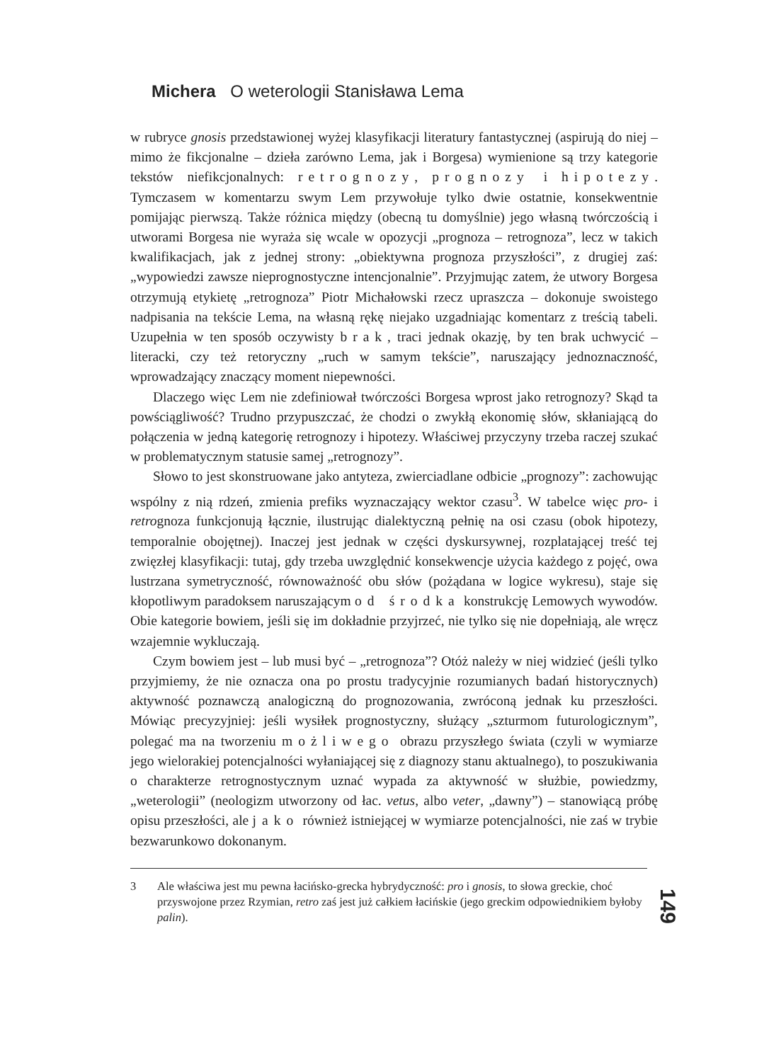Michera O weterologii Stanisława Lema
w rubryce gnosis przedstawionej wyżej klasyfikacji literatury fantastycznej (aspirują do niej – mimo że fikcjonalne – dzieła zarówno Lema, jak i Borgesa) wymienione są trzy kategorie tekstów niefikcjonalnych: retrognozy, prognozy i hipotezy. Tymczasem w komentarzu swym Lem przywołuje tylko dwie ostatnie, konsekwentnie pomijając pierwszą. Także różnica między (obecną tu domyślnie) jego własną twórczością i utworami Borgesa nie wyraża się wcale w opozycji „prognoza – retrognoza”, lecz w takich kwalifikacjach, jak z jednej strony: „obiektywna prognoza przyszłości”, z drugiej zaś: „wypowiedzi zawsze nieprognostyczne intencjonalnie”. Przyjmując zatem, że utwory Borgesa otrzymują etykietę „retrognoza” Piotr Michałowski rzecz upraszcza – dokonuje swoistego nadpisania na tekście Lema, na własną rękę niejako uzgadniając komentarz z treścią tabeli. Uzupełnia w ten sposób oczywisty brak, traci jednak okazję, by ten brak uchwycić – literacki, czy też retoryczny „ruch w samym tekście”, naruszający jednoznaczność, wprowadzający znaczący moment niepewności.
Dlaczego więc Lem nie zdefiniował twórczości Borgesa wprost jako retrognozy? Skąd ta powściągliwość? Trudno przypuszczać, że chodzi o zwykłą ekonomię słów, skłaniającą do połączenia w jedną kategorię retrognozy i hipotezy. Właściwej przyczyny trzeba raczej szukać w problematycznym statusie samej „retrognozy”.
Słowo to jest skonstruowane jako antyteza, zwierciadlane odbicie „prognozy”: zachowując wspólny z nią rdzeń, zmienia prefiks wyznaczający wektor czasu<sup>3</sup>. W tabelce więc pro- i retrognoza funkcjonują łącznie, ilustrując dialektyczną pełnię na osi czasu (obok hipotezy, temporalnie obojętnej). Inaczej jest jednak w części dyskursywnej, rozplatającej treść tej zwięzłej klasyfikacji: tutaj, gdy trzeba uwzględnić konsekwencje użycia każdego z pojęć, owa lustrzana symetryczność, równoważność obu słów (pożądana w logice wykresu), staje się kłopotliwym paradoksem naruszającym od środka konstrukcję Lemowych wywodów. Obie kategorie bowiem, jeśli się im dokładnie przyjrzeć, nie tylko się nie dopełniają, ale wręcz wzajemnie wykluczają.
Czym bowiem jest – lub musi być – „retrognoza”? Otóż należy w niej widzieć (jeśli tylko przyjmiemy, że nie oznacza ona po prostu tradycyjnie rozumianych badań historycznych) aktywność poznawczą analogiczną do prognozowania, zwróconą jednak ku przeszłości. Mówiąc precyzyjniej: jeśli wysiłek prognostyczny, służący „szturmom futurologicznym”, polegać ma na tworzeniu możliwego obrazu przyszłego świata (czyli w wymiarze jego wielorakiej potencjalności wyłaniającej się z diagnozy stanu aktualnego), to poszukiwania o charakterze retrognostycznym uznać wypada za aktywność w służbie, powiedzmy, „weterologii” (neologizm utworzony od łac. vetus, albo veter, „dawny”) – stanowiącą próbę opisu przeszłości, ale jako również istniejącej w wymiarze potencjalności, nie zaś w trybie bezwarunkowo dokonanym.
3 Ale właściwa jest mu pewna łacińsko-grecka hybrydyczność: pro i gnosis, to słowa greckie, choć przyswojone przez Rzymian, retro zaś jest już całkiem łacińskie (jego greckim odpowiednikiem byłoby palin).
149